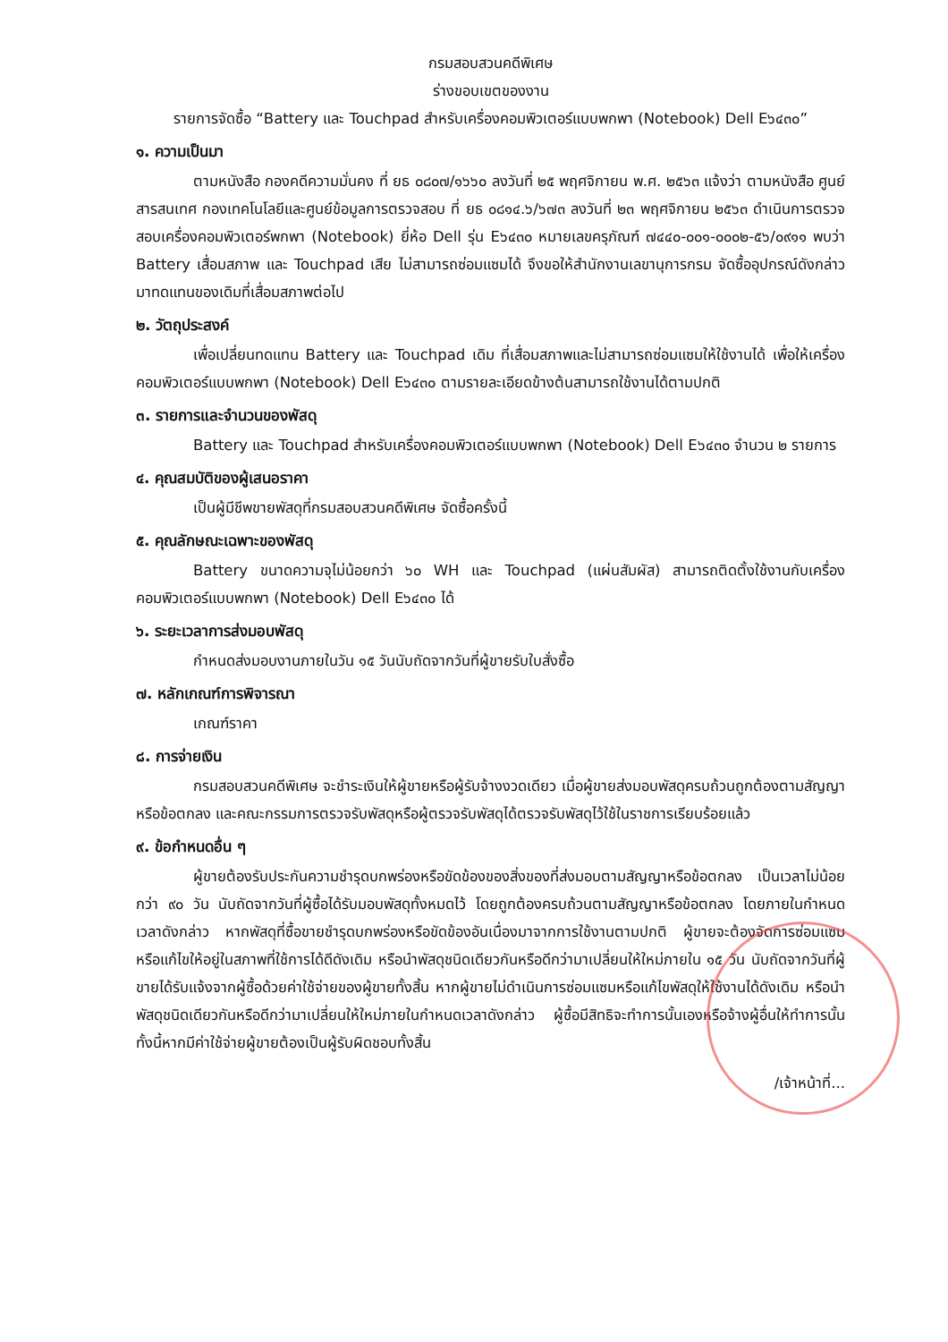กรมสอบสวนคดีพิเศษ
ร่างขอบเขตของงาน
รายการจัดซื้อ “Battery และ Touchpad สำหรับเครื่องคอมพิวเตอร์แบบพกพา (Notebook) Dell E๖๔๓๐”
๑. ความเป็นมา
ตามหนังสือ กองคดีความมั่นคง ที่ ยธ ๐๘๐๗/๑๖๖๐ ลงวันที่ ๒๕ พฤศจิกายน พ.ศ. ๒๕๖๓ แจ้งว่า ตามหนังสือ ศูนย์สารสนเทศ กองเทคโนโลยีและศูนย์ข้อมูลการตรวจสอบ ที่ ยธ ๐๘๑๔.๖/๖๗๓ ลงวันที่ ๒๓ พฤศจิกายน ๒๕๖๓ ดำเนินการตรวจสอบเครื่องคอมพิวเตอร์พกพา (Notebook) ยี่ห้อ Dell รุ่น E๖๔๓๐ หมายเลขครุภัณฑ์ ๗๔๔๐-๐๐๑-๐๐๐๒-๕๖/๐๙๑๑ พบว่า Battery เสื่อมสภาพ และ Touchpad เสีย ไม่สามารถซ่อมแซมได้ จึงขอให้สำนักงานเลขานุการกรม จัดซื้ออุปกรณ์ดังกล่าวมาทดแทนของเดิมที่เสื่อมสภาพต่อไป
๒. วัตถุประสงค์
เพื่อเปลี่ยนทดแทน Battery และ Touchpad เดิม ที่เสื่อมสภาพและไม่สามารถซ่อมแซมให้ใช้งานได้ เพื่อให้เครื่องคอมพิวเตอร์แบบพกพา (Notebook) Dell E๖๔๓๐ ตามรายละเอียดข้างต้นสามารถใช้งานได้ตามปกติ
๓. รายการและจำนวนของพัสดุ
Battery และ Touchpad สำหรับเครื่องคอมพิวเตอร์แบบพกพา (Notebook) Dell E๖๔๓๐ จำนวน ๒ รายการ
๔. คุณสมบัติของผู้เสนอราคา
เป็นผู้มีชีพขายพัสดุที่กรมสอบสวนคดีพิเศษ จัดซื้อครั้งนี้
๕. คุณลักษณะเฉพาะของพัสดุ
Battery ขนาดความจุไม่น้อยกว่า ๖๐ WH และ Touchpad (แผ่นสัมผัส) สามารถติดตั้งใช้งานกับเครื่องคอมพิวเตอร์แบบพกพา (Notebook) Dell E๖๔๓๐ ได้
๖. ระยะเวลาการส่งมอบพัสดุ
กำหนดส่งมอบงานภายในวัน ๑๕ วันนับถัดจากวันที่ผู้ขายรับใบสั่งซื้อ
๗. หลักเกณฑ์การพิจารณา
เกณฑ์ราคา
๘. การจ่ายเงิน
กรมสอบสวนคดีพิเศษ จะชำระเงินให้ผู้ขายหรือผู้รับจ้างงวดเดียว เมื่อผู้ขายส่งมอบพัสดุครบถ้วนถูกต้องตามสัญญาหรือข้อตกลง และคณะกรรมการตรวจรับพัสดุหรือผู้ตรวจรับพัสดุได้ตรวจรับพัสดุไว้ใช้ในราชการเรียบร้อยแล้ว
๙. ข้อกำหนดอื่น ๆ
ผู้ขายต้องรับประกันความชำรุดบกพร่องหรือขัดข้องของสิ่งของที่ส่งมอบตามสัญญาหรือข้อตกลง เป็นเวลาไม่น้อยกว่า ๙๐ วัน นับถัดจากวันที่ผู้ซื้อได้รับมอบพัสดุทั้งหมดไว้ โดยถูกต้องครบถ้วนตามสัญญาหรือข้อตกลง โดยภายในกำหนดเวลาดังกล่าว หากพัสดุที่ซื้อขายชำรุดบกพร่องหรือขัดข้องอันเนื่องมาจากการใช้งานตามปกติ ผู้ขายจะต้องจัดการซ่อมแซมหรือแก้ไขให้อยู่ในสภาพที่ใช้การได้ดีดังเดิม หรือนำพัสดุชนิดเดียวกันหรือดีกว่ามาเปลี่ยนให้ใหม่ภายใน ๑๕ วัน นับถัดจากวันที่ผู้ขายได้รับแจ้งจากผู้ซื้อด้วยค่าใช้จ่ายของผู้ขายทั้งสิ้น หากผู้ขายไม่ดำเนินการซ่อมแซมหรือแก้ไขพัสดุให้ใช้งานได้ดังเดิม หรือนำพัสดุชนิดเดียวกันหรือดีกว่ามาเปลี่ยนให้ใหม่ภายในกำหนดเวลาดังกล่าว ผู้ซื้อมีสิทธิจะทำการนั้นเองหรือจ้างผู้อื่นให้ทำการนั้น ทั้งนี้หากมีค่าใช้จ่ายผู้ขายต้องเป็นผู้รับผิดชอบทั้งสิ้น
/เจ้าหน้าที่...